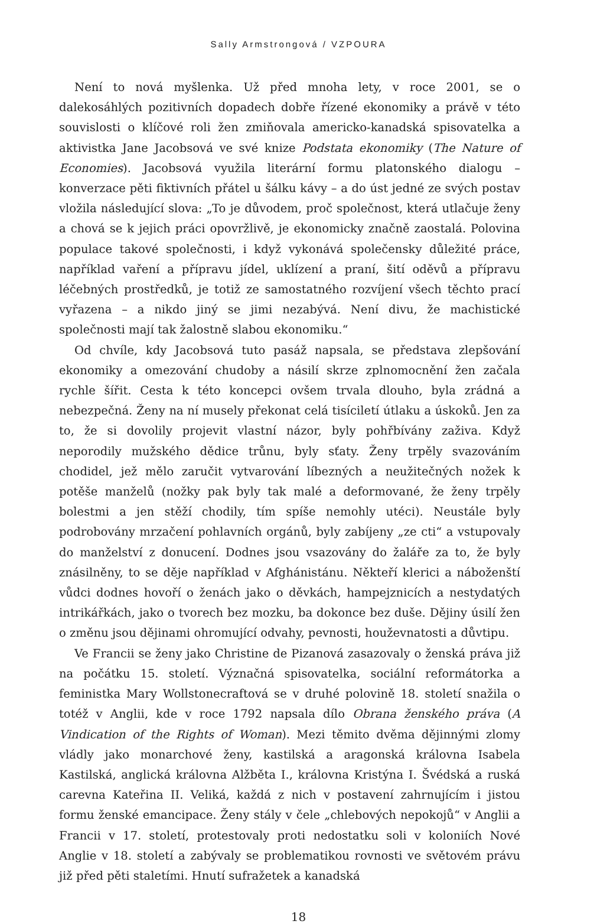Sally Armstrongová / VZPOURA
Není to nová myšlenka. Už před mnoha lety, v roce 2001, se o dalekosáhlých pozitivních dopadech dobře řízené ekonomiky a právě v této souvislosti o klíčové roli žen zmiňovala americko-kanadská spisovatelka a aktivistka Jane Jacobsová ve své knize Podstata ekonomiky (The Nature of Economies). Jacobsová využila literární formu platonského dialogu – konverzace pěti fiktivních přátel u šálku kávy – a do úst jedné ze svých postav vložila následující slova: „To je důvodem, proč společnost, která utlačuje ženy a chová se k jejich práci opovržlivě, je ekonomicky značně zaostalá. Polovina populace takové společnosti, i když vykonává společensky důležité práce, například vaření a přípravu jídel, uklízení a praní, šití oděvů a přípravu léčebných prostředků, je totiž ze samostatného rozvíjení všech těchto prací vyřazena – a nikdo jiný se jimi nezabývá. Není divu, že machistické společnosti mají tak žalostně slabou ekonomiku.“
Od chvíle, kdy Jacobsová tuto pasáž napsala, se představa zlepšování ekonomiky a omezování chudoby a násilí skrze zplnomocnění žen začala rychle šířit. Cesta k této koncepci ovšem trvala dlouho, byla zrádná a nebezpečná. Ženy na ní musely překonat celá tisíciletí útlaku a úskoků. Jen za to, že si dovolily projevit vlastní názor, byly pohřbívány zaživa. Když neporodily mužského dědice trůnu, byly sťaty. Ženy trpěly svazováním chodidel, jež mělo zaručit vytvarování líbezných a neužitečných nožek k potěše manželů (nožky pak byly tak malé a deformované, že ženy trpěly bolestmi a jen stěží chodily, tím spíše nemohly utéci). Neustále byly podrobovány mrzačení pohlavních orgánů, byly zabíjeny „ze cti“ a vstupovaly do manželství z donucení. Dodnes jsou vsazovány do žaláře za to, že byly znásilněny, to se děje například v Afghánistánu. Někteří klerici a náboženští vůdci dodnes hovoří o ženách jako o děvkách, hampejznicích a nestydatých intrikářkách, jako o tvorech bez mozku, ba dokonce bez duše. Dějiny úsilí žen o změnu jsou dějinami ohromující odvahy, pevnosti, houževnatosti a důvtipu.
Ve Francii se ženy jako Christine de Pizanová zasazovaly o ženská práva již na počátku 15. století. Význačná spisovatelka, sociální reformátorka a feministka Mary Wollstonecraftová se v druhé polovině 18. století snažila o totéž v Anglii, kde v roce 1792 napsala dílo Obrana ženského práva (A Vindication of the Rights of Woman). Mezi těmito dvěma dějinnými zlomy vládly jako monarchové ženy, kastilská a aragonská královna Isabela Kastilská, anglická královna Alžběta I., královna Kristýna I. Švédská a ruská carevna Kateřina II. Veliká, každá z nich v postavení zahrnujícím i jistou formu ženské emancipace. Ženy stály v čele „chlebových nepokojů“ v Anglii a Francii v 17. století, protestovaly proti nedostatku soli v koloniích Nové Anglie v 18. století a zabývaly se problematikou rovnosti ve světovém právu již před pěti staletími. Hnutí sufražetek a kanadská
18